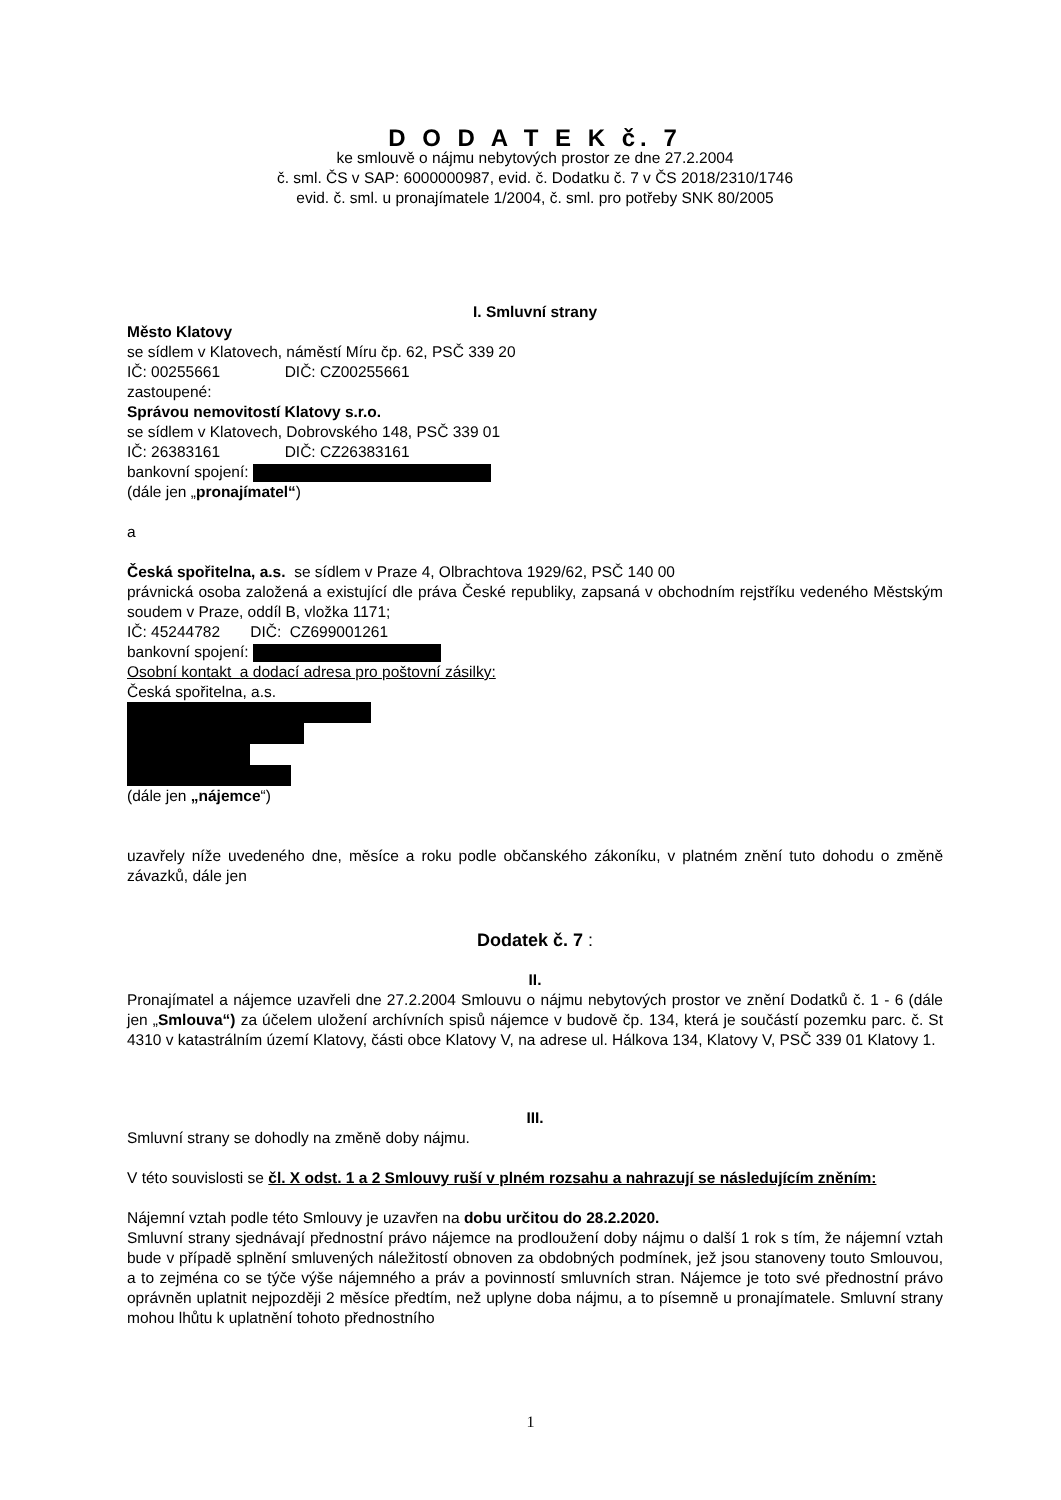D O D A T E K č. 7
ke smlouvě o nájmu nebytových prostor ze dne 27.2.2004
č. sml. ČS v SAP: 6000000987, evid. č. Dodatku č. 7 v ČS 2018/2310/1746
evid. č. sml. u pronajímatele 1/2004, č. sml. pro potřeby SNK 80/2005
I. Smluvní strany
Město Klatovy
se sídlem v Klatovech, náměstí Míru čp. 62, PSČ 339 20
IČ: 00255661 DIČ: CZ00255661
zastoupené:
Správou nemovitostí Klatovy s.r.o.
se sídlem v Klatovech, Dobrovského 148, PSČ 339 01
IČ: 26383161 DIČ: CZ26383161
bankovní spojení:
(dále jen „pronajímatel“)
a
Česká spořitelna, a.s. se sídlem v Praze 4, Olbrachtova 1929/62, PSČ 140 00
právnická osoba založená a existující dle práva České republiky, zapsaná v obchodním rejstříku vedeného Městským soudem v Praze, oddíl B, vložka 1171;
IČ: 45244782 DIČ: CZ699001261
bankovní spojení:
Osobní kontakt a dodací adresa pro poštovní zásilky:
Česká spořitelna, a.s.
(dále jen „nájemce“)
uzavřely níže uvedeného dne, měsíce a roku podle občanského zákoníku, v platném znění tuto dohodu o změně závazků, dále jen
Dodatek č. 7 :
II.
Pronajímatel a nájemce uzavřeli dne 27.2.2004 Smlouvu o nájmu nebytových prostor ve znění Dodatků č. 1 - 6 (dále jen „Smlouva“) za účelem uložení archívních spisů nájemce v budově čp. 134, která je součástí pozemku parc. č. St 4310 v katastrálním území Klatovy, části obce Klatovy V, na adrese ul. Hálkova 134, Klatovy V, PSČ 339 01 Klatovy 1.
III.
Smluvní strany se dohodly na změně doby nájmu.
V této souvislosti se čl. X odst. 1 a 2 Smlouvy ruší v plném rozsahu a nahrazují se následujícím zněním:
Nájemní vztah podle této Smlouvy je uzavřen na dobu určitou do 28.2.2020.
Smluvní strany sjednávají přednostní právo nájemce na prodloužení doby nájmu o další 1 rok s tím, že nájemní vztah bude v případě splnění smluvených náležitostí obnoven za obdobných podmínek, jež jsou stanoveny touto Smlouvou, a to zejména co se týče výše nájemného a práv a povinností smluvních stran. Nájemce je toto své přednostní právo oprávněn uplatnit nejpozději 2 měsíce předtím, než uplyne doba nájmu, a to písemně u pronajímatele. Smluvní strany mohou lhůtu k uplatnění tohoto přednostního
1